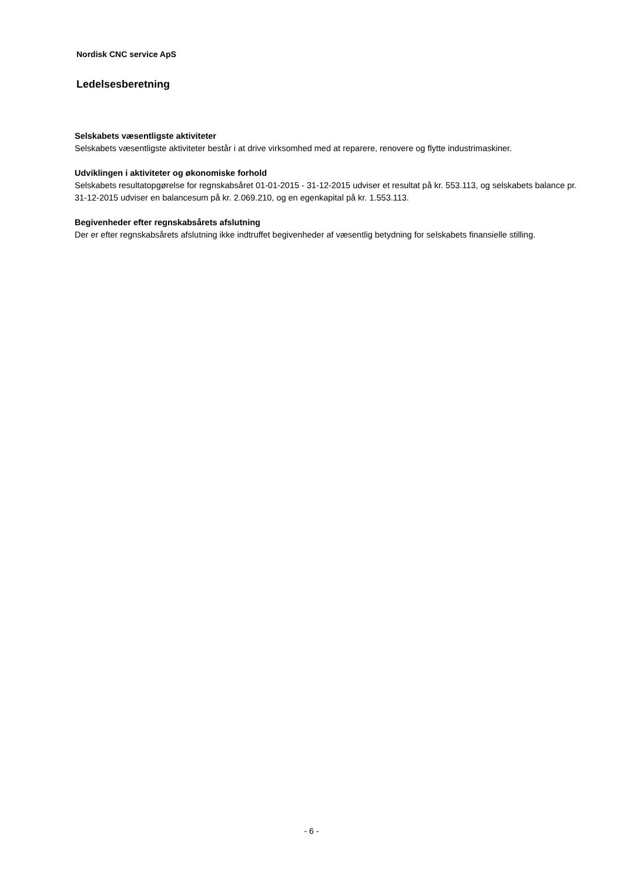Nordisk CNC service ApS
Ledelsesberetning
Selskabets væsentligste aktiviteter
Selskabets væsentligste aktiviteter består i at drive virksomhed med at reparere, renovere og flytte industrimaskiner.
Udviklingen i aktiviteter og økonomiske forhold
Selskabets resultatopgørelse for regnskabsåret 01-01-2015 - 31-12-2015 udviser et resultat på kr. 553.113, og selskabets balance pr. 31-12-2015 udviser en balancesum på kr. 2.069.210, og en egenkapital på kr. 1.553.113.
Begivenheder efter regnskabsårets afslutning
Der er efter regnskabsårets afslutning ikke indtruffet begivenheder af væsentlig betydning for selskabets finansielle stilling.
- 6 -